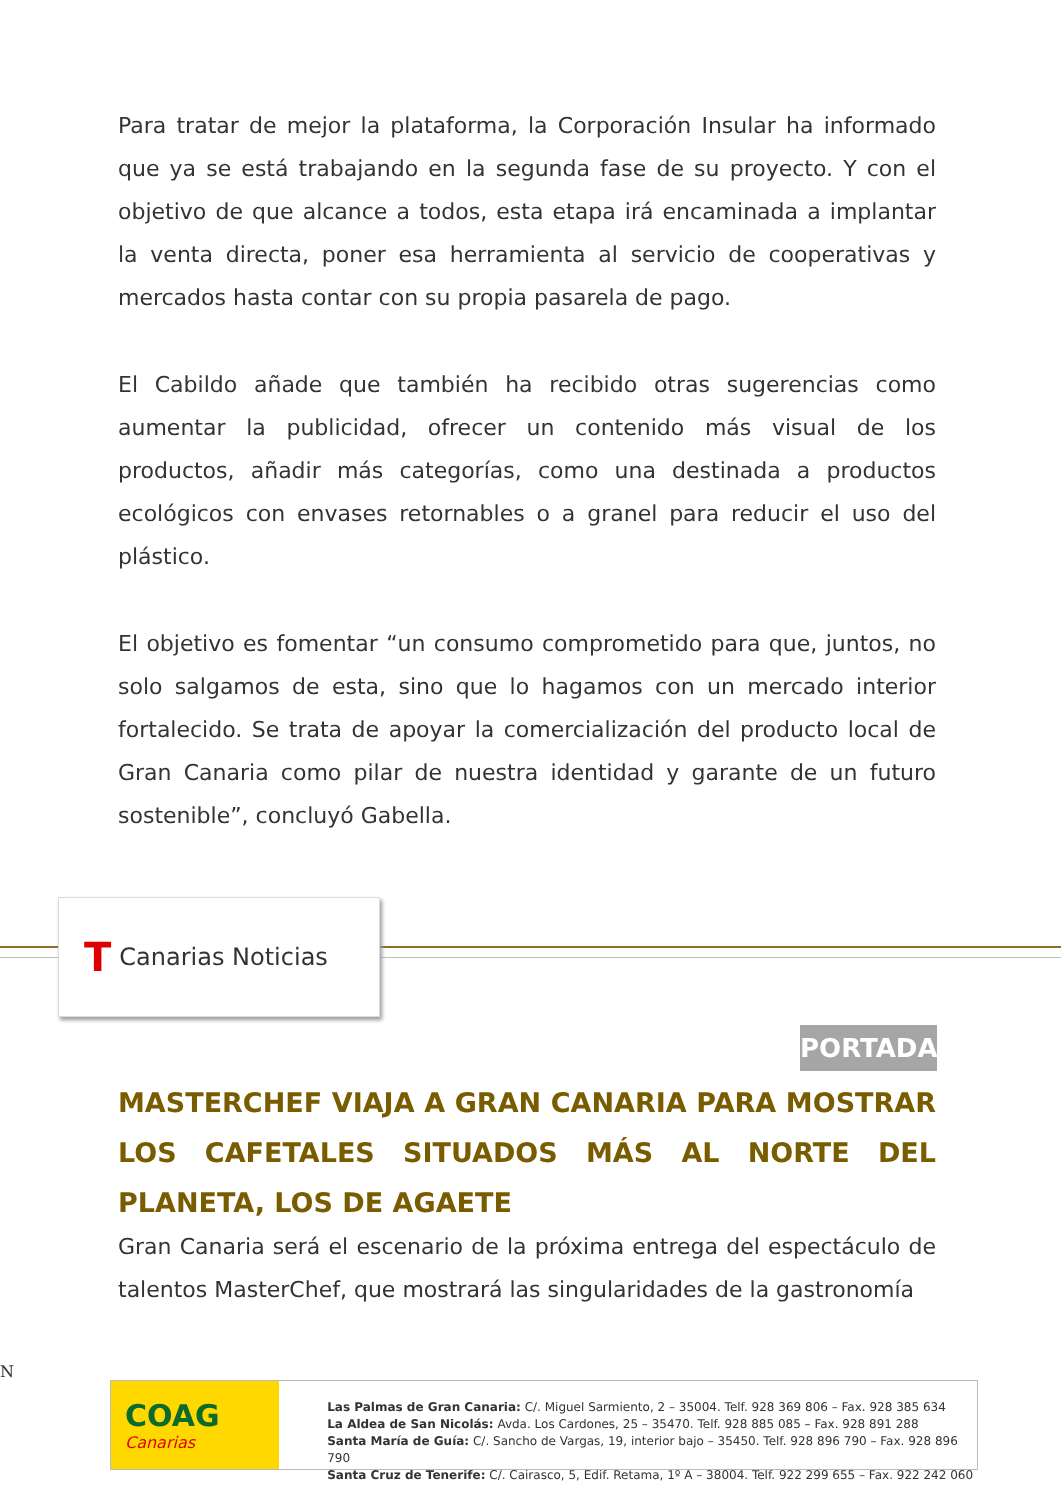Para tratar de mejor la plataforma, la Corporación Insular ha informado que ya se está trabajando en la segunda fase de su proyecto. Y con el objetivo de que alcance a todos, esta etapa irá encaminada a implantar la venta directa, poner esa herramienta al servicio de cooperativas y mercados hasta contar con su propia pasarela de pago.
El Cabildo añade que también ha recibido otras sugerencias como aumentar la publicidad, ofrecer un contenido más visual de los productos, añadir más categorías, como una destinada a productos ecológicos con envases retornables o a granel para reducir el uso del plástico.
El objetivo es fomentar “un consumo comprometido para que, juntos, no solo salgamos de esta, sino que lo hagamos con un mercado interior fortalecido. Se trata de apoyar la comercialización del producto local de Gran Canaria como pilar de nuestra identidad y garante de un futuro sostenible”, concluyó Gabella.
T Canarias Noticias
PORTADA
MASTERCHEF VIAJA A GRAN CANARIA PARA MOSTRAR LOS CAFETALES SITUADOS MÁS AL NORTE DEL PLANETA, LOS DE AGAETE
Gran Canaria será el escenario de la próxima entrega del espectáculo de talentos MasterChef, que mostrará las singularidades de la gastronomía
N
COAG
Canarias
Las Palmas de Gran Canaria: C/. Miguel Sarmiento, 2 – 35004. Telf. 928 369 806 – Fax. 928 385 634
La Aldea de San Nicolás: Avda. Los Cardones, 25 – 35470. Telf. 928 885 085 – Fax. 928 891 288
Santa María de Guía: C/. Sancho de Vargas, 19, interior bajo – 35450. Telf. 928 896 790 – Fax. 928 896 790
Santa Cruz de Tenerife: C/. Cairasco, 5, Edif. Retama, 1º A – 38004. Telf. 922 299 655 – Fax. 922 242 060